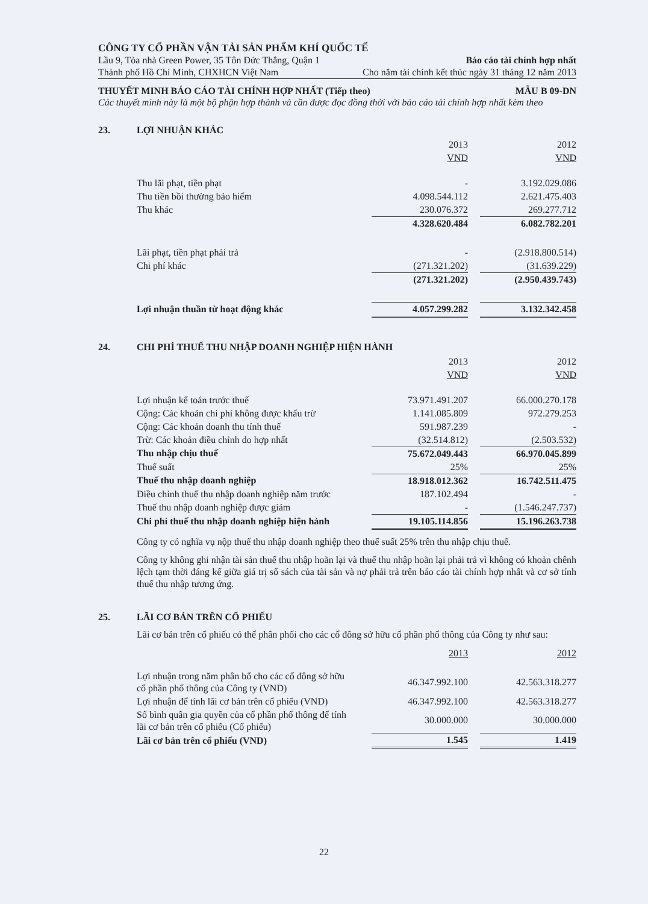CÔNG TY CỔ PHẦN VẬN TẢI SẢN PHẨM KHÍ QUỐC TẾ
Lầu 9, Tòa nhà Green Power, 35 Tôn Đức Thắng, Quận 1 Báo cáo tài chính hợp nhất
Thành phố Hồ Chí Minh, CHXHCN Việt Nam Cho năm tài chính kết thúc ngày 31 tháng 12 năm 2013
THUYẾT MINH BÁO CÁO TÀI CHÍNH HỢP NHẤT (Tiếp theo) MẪU B 09-DN
Các thuyết minh này là một bộ phận hợp thành và cần được đọc đồng thời với báo cáo tài chính hợp nhất kèm theo
23. LỢI NHUẬN KHÁC
| | 2013 | | 2012 |
| | VND | | VND |
| Thu lãi phạt, tiền phạt | - | | 3.192.029.086 |
| Thu tiền bồi thường bảo hiểm | 4.098.544.112 | | 2.621.475.403 |
| Thu khác | 230.076.372 | | 269.277.712 |
| | 4.328.620.484 | | 6.082.782.201 |
| Lãi phạt, tiền phạt phải trả | - | | (2.918.800.514) |
| Chi phí khác | (271.321.202) | | (31.639.229) |
| | (271.321.202) | | (2.950.439.743) |
| Lợi nhuận thuần từ hoạt động khác | 4.057.299.282 | | 3.132.342.458 |
24. CHI PHÍ THUẾ THU NHẬP DOANH NGHIỆP HIỆN HÀNH
| | 2013 | | 2012 |
| | VND | | VND |
| Lợi nhuận kế toán trước thuế | 73.971.491.207 | | 66.000.270.178 |
| Cộng: Các khoản chi phí không được khấu trừ | 1.141.085.809 | | 972.279.253 |
| Cộng: Các khoản doanh thu tính thuế | 591.987.239 | | - |
| Trừ: Các khoản điều chỉnh do hợp nhất | (32.514.812) | | (2.503.532) |
| Thu nhập chịu thuế | 75.672.049.443 | | 66.970.045.899 |
| Thuế suất | 25% | | 25% |
| Thuế thu nhập doanh nghiệp | 18.918.012.362 | | 16.742.511.475 |
| Điều chỉnh thuế thu nhập doanh nghiệp năm trước | 187.102.494 | | - |
| Thuế thu nhập doanh nghiệp được giảm | - | | (1.546.247.737) |
| Chi phí thuế thu nhập doanh nghiệp hiện hành | 19.105.114.856 | | 15.196.263.738 |
Công ty có nghĩa vụ nộp thuế thu nhập doanh nghiệp theo thuế suất 25% trên thu nhập chịu thuế.
Công ty không ghi nhận tài sản thuế thu nhập hoãn lại và thuế thu nhập hoãn lại phải trả vì không có khoản chênh lệch tạm thời đáng kể giữa giá trị sổ sách của tài sản và nợ phải trả trên báo cáo tài chính hợp nhất và cơ sở tính thuế thu nhập tương ứng.
25. LÃI CƠ BẢN TRÊN CỔ PHIẾU
Lãi cơ bản trên cổ phiếu có thể phân phối cho các cổ đông sở hữu cổ phần phổ thông của Công ty như sau:
| | 2013 | | 2012 |
| Lợi nhuận trong năm phân bổ cho các cổ đông sở hữu cổ phần phổ thông của Công ty (VND) | 46.347.992.100 | | 42.563.318.277 |
| Lợi nhuận để tính lãi cơ bản trên cổ phiếu (VND) | 46.347.992.100 | | 42.563.318.277 |
| Số bình quân gia quyền của cổ phần phổ thông để tính lãi cơ bản trên cổ phiếu (Cổ phiếu) | 30.000.000 | | 30.000.000 |
| Lãi cơ bản trên cổ phiếu (VND) | 1.545 | | 1.419 |
22